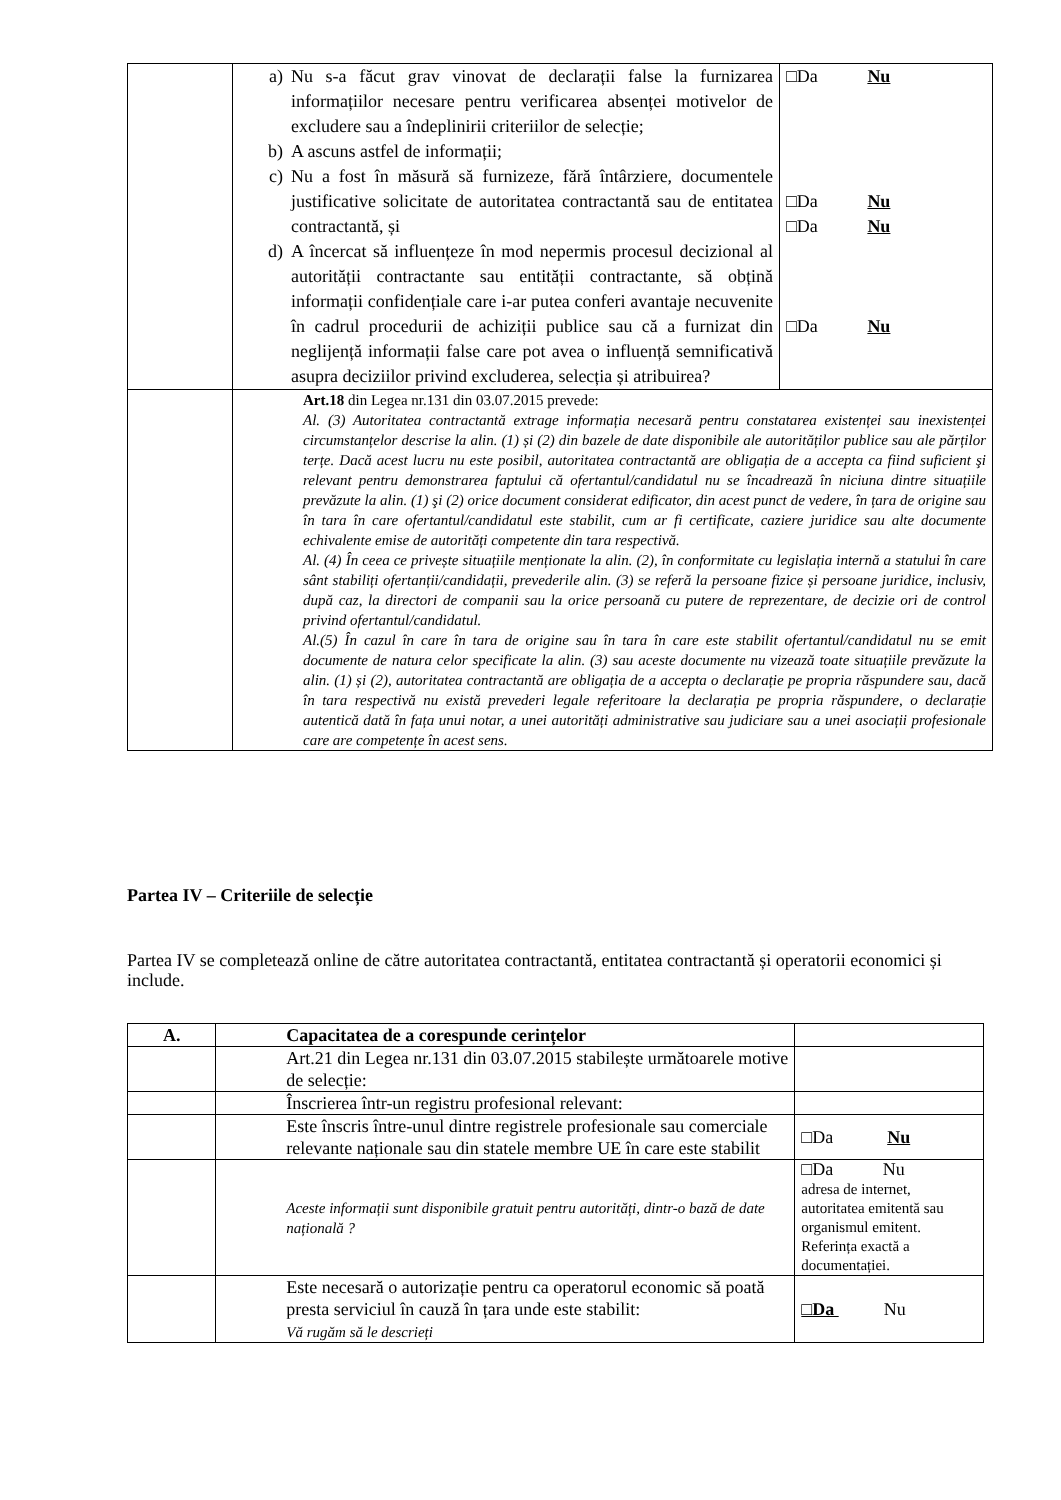| | a) Nu s-a făcut grav vinovat de declarații false la furnizarea informațiilor necesare pentru verificarea absenței motivelor de excludere sau a îndeplinirii criteriilor de selecție; b) A ascuns astfel de informații; c) Nu a fost în măsură să furnizeze, fără întârziere, documentele justificative solicitate de autoritatea contractantă sau de entitatea contractantă, și d) A încercat să influențeze în mod nepermis procesul decizional al autorității contractante sau entității contractante, să obțină informații confidențiale care i-ar putea conferi avantaje necuvenite în cadrul procedurii de achiziții publice sau că a furnizat din neglijență informații false care pot avea o influență semnificativă asupra deciziilor privind excluderea, selecția și atribuirea? | □Da Nu □Da Nu □Da Nu □Da Nu |
| | Art.18 din Legea nr.131 din 03.07.2015 prevede: Al. (3) Autoritatea contractantă extrage informația necesară pentru constatarea existenței sau inexistenței circumstanțelor descrise la alin. (1) și (2) din bazele de date disponibile ale autorităților publice sau ale părților terțe. Dacă acest lucru nu este posibil, autoritatea contractantă are obligația de a accepta ca fiind suficient şi relevant pentru demonstrarea faptului că ofertantul/candidatul nu se încadrează în niciuna dintre situațiile prevăzute la alin. (1) şi (2) orice document considerat edificator, din acest punct de vedere, în țara de origine sau în tara în care ofertantul/candidatul este stabilit, cum ar fi certificate, caziere juridice sau alte documente echivalente emise de autorități competente din tara respectivă. Al. (4) În ceea ce privește situațiile menționate la alin. (2), în conformitate cu legislația internă a statului în care sânt stabiliți ofertanții/candidații, prevederile alin. (3) se referă la persoane fizice și persoane juridice, inclusiv, după caz, la directori de companii sau la orice persoană cu putere de reprezentare, de decizie ori de control privind ofertantul/candidatul. Al.(5) În cazul în care în tara de origine sau în tara în care este stabilit ofertantul/candidatul nu se emit documente de natura celor specificate la alin. (3) sau aceste documente nu vizează toate situațiile prevăzute la alin. (1) și (2), autoritatea contractantă are obligația de a accepta o declarație pe propria răspundere sau, dacă în tara respectivă nu există prevederi legale referitoare la declarația pe propria răspundere, o declarație autentică dată în fața unui notar, a unei autorități administrative sau judiciare sau a unei asociații profesionale care are competențe în acest sens. | |
Partea IV – Criteriile de selecție
Partea IV se completează online de către autoritatea contractantă, entitatea contractantă și operatorii economici și include.
| A. | Capacitatea de a corespunde cerințelor | |
| --- | --- | --- |
| | Art.21 din Legea nr.131 din 03.07.2015 stabilește următoarele motive de selecție: | |
| | Înscrierea într-un registru profesional relevant: | |
| | Este înscris între-unul dintre registrele profesionale sau comerciale relevante naționale sau din statele membre UE în care este stabilit | □Da Nu |
| | Aceste informații sunt disponibile gratuit pentru autorități, dintr-o bază de date națională ? | □Da Nu adresa de internet, autoritatea emitentă sau organismul emitent. Referința exactă a documentației. |
| | Este necesară o autorizație pentru ca operatorul economic să poată presta serviciul în cauză în țara unde este stabilit: Vă rugăm să le descrieți | □Da Nu |